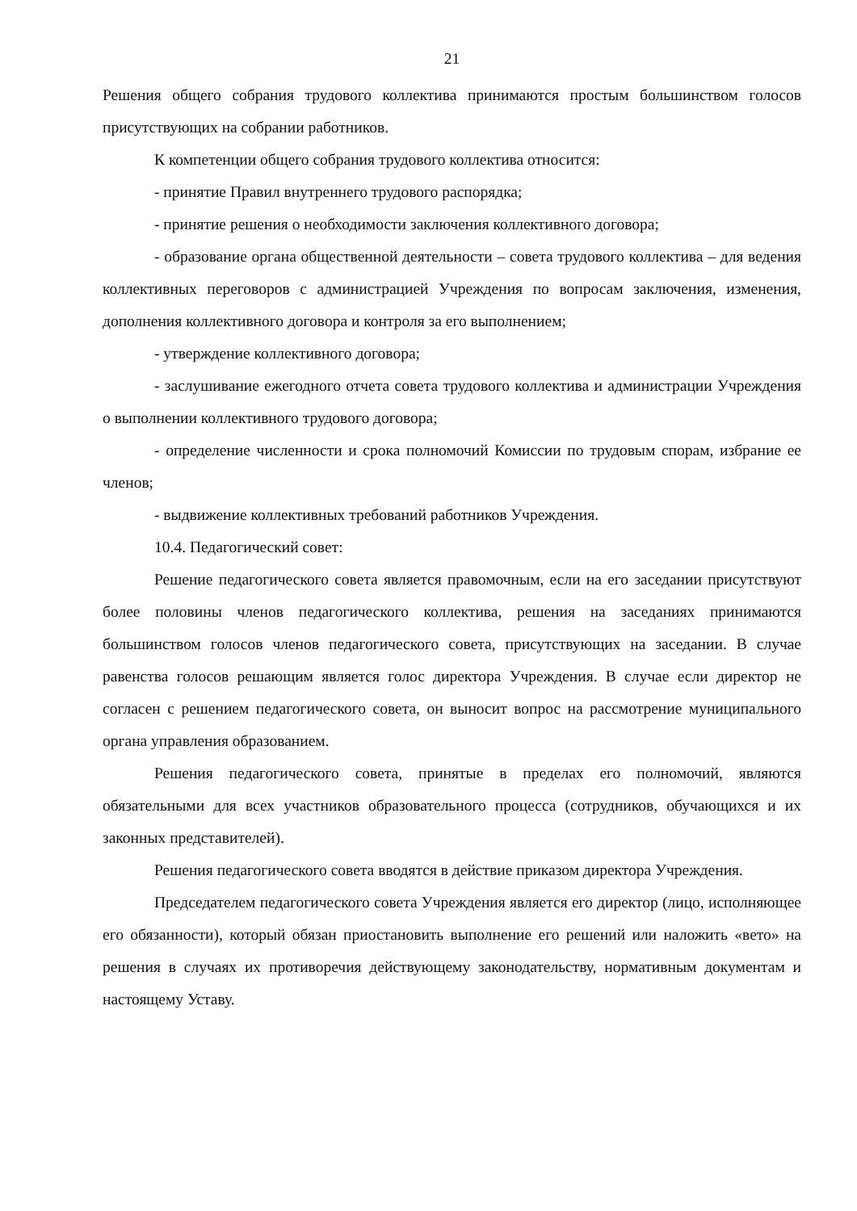21
Решения общего собрания трудового коллектива принимаются простым большинством голосов присутствующих на собрании работников.
К компетенции общего собрания трудового коллектива относится:
- принятие Правил внутреннего трудового распорядка;
- принятие решения о необходимости заключения коллективного договора;
- образование органа общественной деятельности – совета трудового коллектива – для ведения коллективных переговоров с администрацией Учреждения по вопросам заключения, изменения, дополнения коллективного договора и контроля за его выполнением;
- утверждение коллективного договора;
- заслушивание ежегодного отчета совета трудового коллектива и администрации Учреждения о выполнении коллективного трудового договора;
- определение численности и срока полномочий Комиссии по трудовым спорам, избрание ее членов;
- выдвижение коллективных требований работников Учреждения.
10.4. Педагогический совет:
Решение педагогического совета является правомочным, если на его заседании присутствуют более половины членов педагогического коллектива, решения на заседаниях принимаются большинством голосов членов педагогического совета, присутствующих на заседании. В случае равенства голосов решающим является голос директора Учреждения. В случае если директор не согласен с решением педагогического совета, он выносит вопрос на рассмотрение муниципального органа управления образованием.
Решения педагогического совета, принятые в пределах его полномочий, являются обязательными для всех участников образовательного процесса (сотрудников, обучающихся и их законных представителей).
Решения педагогического совета вводятся в действие приказом директора Учреждения.
Председателем педагогического совета Учреждения является его директор (лицо, исполняющее его обязанности), который обязан приостановить выполнение его решений или наложить «вето» на решения в случаях их противоречия действующему законодательству, нормативным документам и настоящему Уставу.